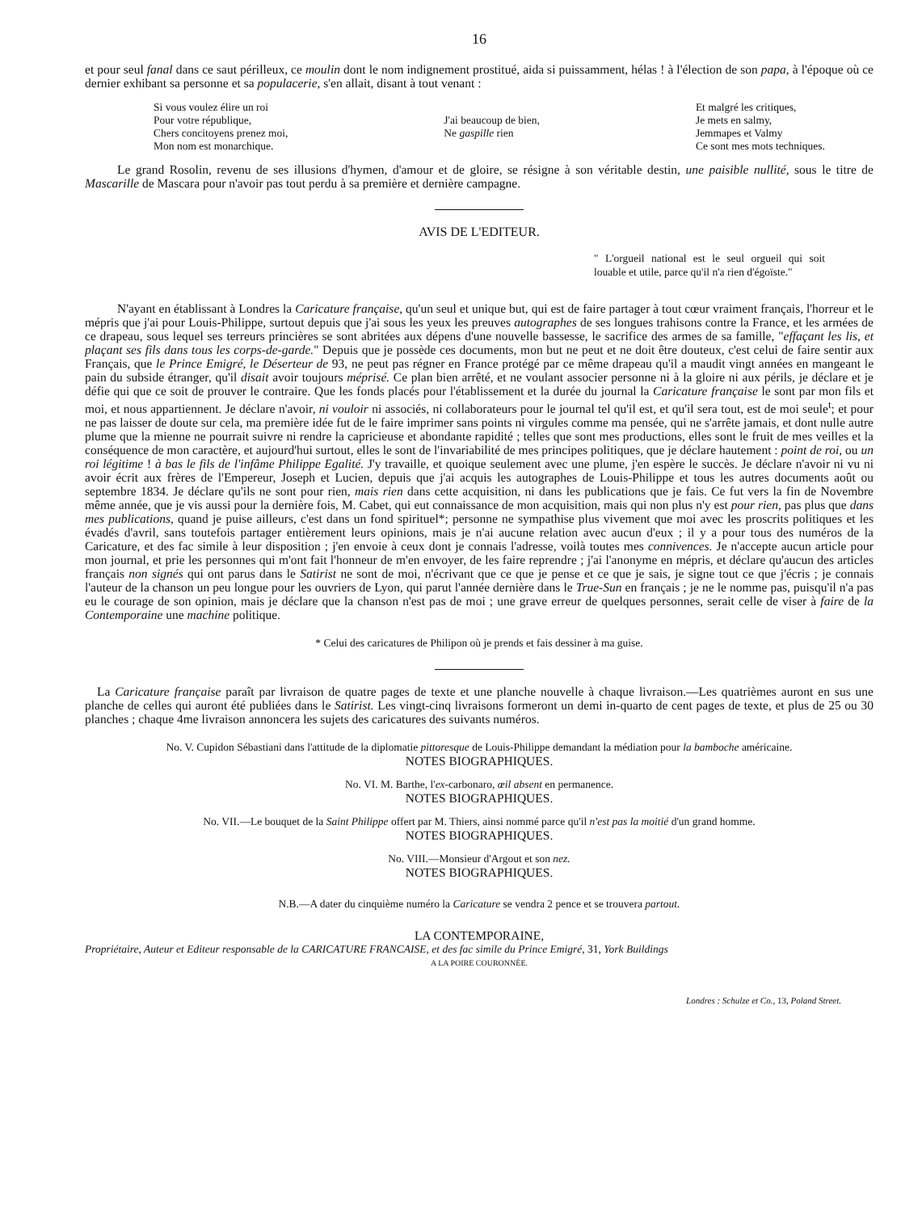16
et pour seul fanal dans ce saut périlleux, ce moulin dont le nom indignement prostitué, aida si puissamment, hélas ! à l'élection de son papa, à l'époque où ce dernier exhibant sa personne et sa populacerie, s'en allait, disant à tout venant :
Si vous voulez élire un roi
Pour votre république,
Chers concitoyens prenez moi,
Mon nom est monarchique.
J'ai beaucoup de bien,
Ne gaspille rien
Et malgré les critiques,
Je mets en salmy,
Jemmapes et Valmy
Ce sont mes mots techniques.
Le grand Rosolin, revenu de ses illusions d'hymen, d'amour et de gloire, se résigne à son véritable destin, une paisible nullité, sous le titre de Mascarille de Mascara pour n'avoir pas tout perdu à sa première et dernière campagne.
AVIS DE L'EDITEUR.
" L'orgueil national est le seul orgueil qui soit louable et utile, parce qu'il n'a rien d'égoïste."
N'ayant en établissant à Londres la Caricature française, qu'un seul et unique but, qui est de faire partager à tout cœur vraiment français, l'horreur et le mépris que j'ai pour Louis-Philippe, surtout depuis que j'ai sous les yeux les preuves autographes de ses longues trahisons contre la France, et les armées de ce drapeau, sous lequel ses terreurs princières se sont abritées aux dépens d'une nouvelle bassesse, le sacrifice des armes de sa famille, "effaçant les lis, et plaçant ses fils dans tous les corps-de-garde." Depuis que je possède ces documents, mon but ne peut et ne doit être douteux, c'est celui de faire sentir aux Français, que le Prince Emigré, le Déserteur de 93, ne peut pas régner en France protégé par ce même drapeau qu'il a maudit vingt années en mangeant le pain du subside étranger, qu'il disait avoir toujours méprisé. Ce plan bien arrêté, et ne voulant associer personne ni à la gloire ni aux périls, je déclare et je défie qui que ce soit de prouver le contraire. Que les fonds placés pour l'établissement et la durée du journal la Caricature française le sont par mon fils et moi, et nous appartiennent. Je déclare n'avoir, ni vouloir ni associés, ni collaborateurs pour le journal tel qu'il est, et qu'il sera tout, est de moi seule<sup>t</sup>; et pour ne pas laisser de doute sur cela, ma première idée fut de le faire imprimer sans points ni virgules comme ma pensée, qui ne s'arrête jamais, et dont nulle autre plume que la mienne ne pourrait suivre ni rendre la capricieuse et abondante rapidité ; telles que sont mes productions, elles sont le fruit de mes veilles et la conséquence de mon caractère, et aujourd'hui surtout, elles le sont de l'invariabilité de mes principes politiques, que je déclare hautement : point de roi, ou un roi légitime ! à bas le fils de l'infâme Philippe Egalité. J'y travaille, et quoique seulement avec une plume, j'en espère le succès. Je déclare n'avoir ni vu ni avoir écrit aux frères de l'Empereur, Joseph et Lucien, depuis que j'ai acquis les autographes de Louis-Philippe et tous les autres documents août ou septembre 1834. Je déclare qu'ils ne sont pour rien, mais rien dans cette acquisition, ni dans les publications que je fais. Ce fut vers la fin de Novembre même année, que je vis aussi pour la dernière fois, M. Cabet, qui eut connaissance de mon acquisition, mais qui non plus n'y est pour rien, pas plus que dans mes publications, quand je puise ailleurs, c'est dans un fond spirituel*; personne ne sympathise plus vivement que moi avec les proscrits politiques et les évadés d'avril, sans toutefois partager entièrement leurs opinions, mais je n'ai aucune relation avec aucun d'eux ; il y a pour tous des numéros de la Caricature, et des fac simile à leur disposition ; j'en envoie à ceux dont je connais l'adresse, voilà toutes mes connivences. Je n'accepte aucun article pour mon journal, et prie les personnes qui m'ont fait l'honneur de m'en envoyer, de les faire reprendre ; j'ai l'anonyme en mépris, et déclare qu'aucun des articles français non signés qui ont parus dans le Satirist ne sont de moi, n'écrivant que ce que je pense et ce que je sais, je signe tout ce que j'écris ; je connais l'auteur de la chanson un peu longue pour les ouvriers de Lyon, qui parut l'année dernière dans le True-Sun en français ; je ne le nomme pas, puisqu'il n'a pas eu le courage de son opinion, mais je déclare que la chanson n'est pas de moi ; une grave erreur de quelques personnes, serait celle de viser à faire de la Contemporaine une machine politique.
* Celui des caricatures de Philipon où je prends et fais dessiner à ma guise.
La Caricature française paraît par livraison de quatre pages de texte et une planche nouvelle à chaque livraison.—Les quatrièmes auront en sus une planche de celles qui auront été publiées dans le Satirist. Les vingt-cinq livraisons formeront un demi in-quarto de cent pages de texte, et plus de 25 ou 30 planches ; chaque 4me livraison annoncera les sujets des caricatures des suivants numéros.
No. V. Cupidon Sébastiani dans l'attitude de la diplomatie pittoresque de Louis-Philippe demandant la médiation pour la bamboche américaine.
NOTES BIOGRAPHIQUES.
No. VI. M. Barthe, l'ex-carbonaro, œil absent en permanence.
NOTES BIOGRAPHIQUES.
No. VII.—Le bouquet de la Saint Philippe offert par M. Thiers, ainsi nommé parce qu'il n'est pas la moitié d'un grand homme.
NOTES BIOGRAPHIQUES.
No. VIII.—Monsieur d'Argout et son nez.
NOTES BIOGRAPHIQUES.
N.B.—A dater du cinquième numéro la Caricature se vendra 2 pence et se trouvera partout.
LA CONTEMPORAINE,
Propriétaire, Auteur et Editeur responsable de la CARICATURE FRANCAISE, et des fac simile du Prince Emigré, 31, York Buildings
A LA POIRE COURONNÉE.
Londres : Schulze et Co., 13, Poland Street.